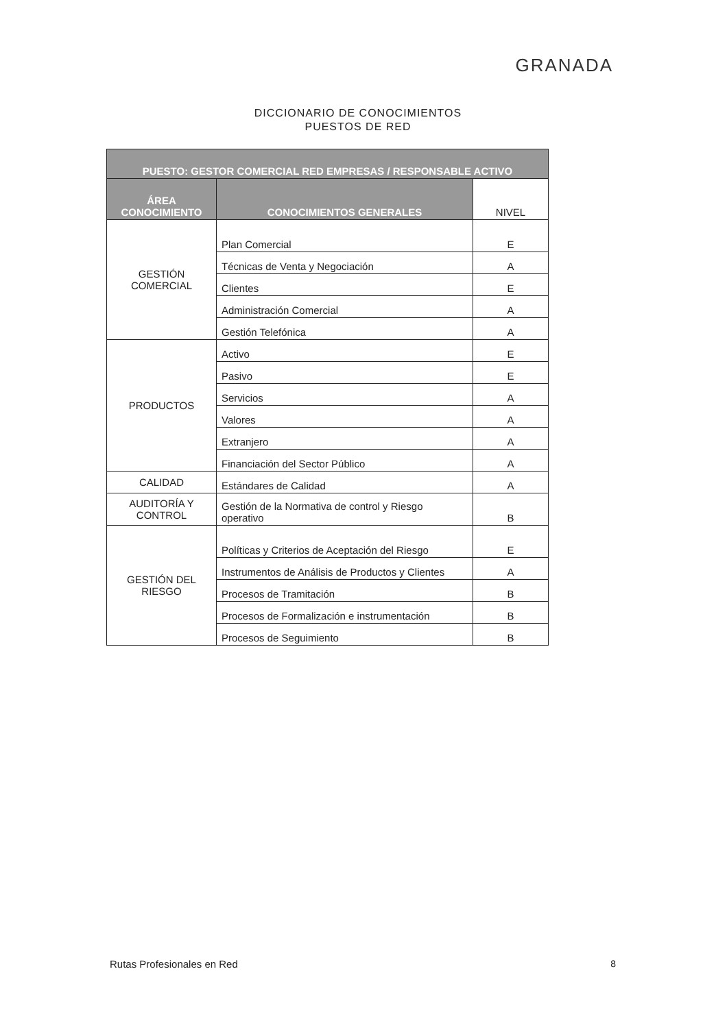GRANADA
DICCIONARIO DE CONOCIMIENTOS
PUESTOS DE RED
| PUESTO: GESTOR COMERCIAL RED EMPRESAS / RESPONSABLE ACTIVO | | |
| --- | --- | --- |
| ÁREA CONOCIMIENTO | CONOCIMIENTOS GENERALES | NIVEL |
| GESTIÓN COMERCIAL | Plan Comercial | E |
| | Técnicas de Venta y Negociación | A |
| | Clientes | E |
| | Administración Comercial | A |
| | Gestión Telefónica | A |
| PRODUCTOS | Activo | E |
| | Pasivo | E |
| | Servicios | A |
| | Valores | A |
| | Extranjero | A |
| | Financiación del Sector Público | A |
| CALIDAD | Estándares de Calidad | A |
| AUDITORÍA Y CONTROL | Gestión de la Normativa de control y Riesgo operativo | B |
| GESTIÓN DEL RIESGO | Políticas y Criterios de Aceptación del Riesgo | E |
| | Instrumentos de Análisis de Productos y Clientes | A |
| | Procesos de Tramitación | B |
| | Procesos de Formalización e instrumentación | B |
| | Procesos de Seguimiento | B |
Rutas Profesionales en Red 8